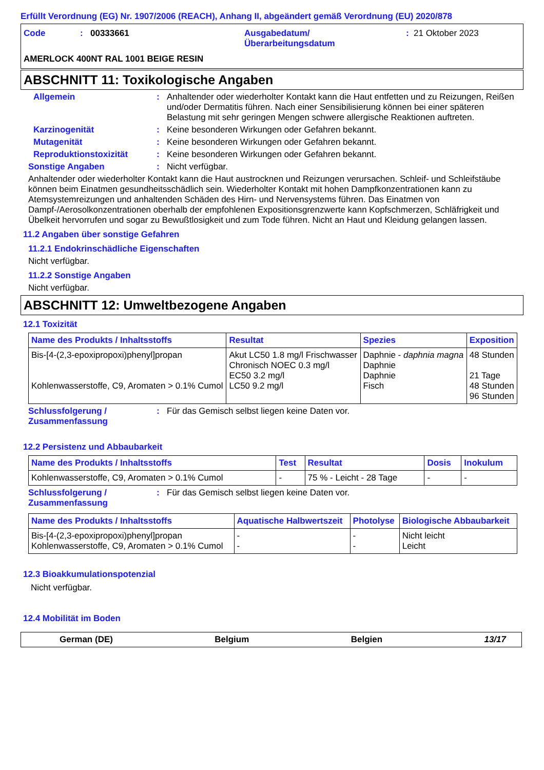Erfüllt Verordnung (EG) Nr. 1907/2006 (REACH), Anhang II, abgeändert gemäß Verordnung (EU) 2020/878
| Code | : | 00333661 | Ausgabedatum/ Überarbeitungsdatum | : | 21 Oktober 2023 |
| AMERLOCK 400NT RAL 1001 BEIGE RESIN | | | | | |
ABSCHNITT 11: Toxikologische Angaben
Allgemein : Anhaltender oder wiederholter Kontakt kann die Haut entfetten und zu Reizungen, Reißen und/oder Dermatitis führen. Nach einer Sensibilisierung können bei einer späteren Belastung mit sehr geringen Mengen schwere allergische Reaktionen auftreten.
Karzinogenität : Keine besonderen Wirkungen oder Gefahren bekannt.
Mutagenität : Keine besonderen Wirkungen oder Gefahren bekannt.
Reproduktionstoxizität : Keine besonderen Wirkungen oder Gefahren bekannt.
Sonstige Angaben : Nicht verfügbar.
Anhaltender oder wiederholter Kontakt kann die Haut austrocknen und Reizungen verursachen. Schleif- und Schleifstäube können beim Einatmen gesundheitsschädlich sein. Wiederholter Kontakt mit hohen Dampfkonzentrationen kann zu Atemsystemreizungen und anhaltenden Schäden des Hirn- und Nervensystems führen. Das Einatmen von Dampf-/Aerosolkonzentrationen oberhalb der empfohlenen Expositionsgrenzwerte kann Kopfschmerzen, Schläfrigkeit und Übelkeit hervorrufen und sogar zu Bewußtlosigkeit und zum Tode führen. Nicht an Haut und Kleidung gelangen lassen.
11.2 Angaben über sonstige Gefahren
11.2.1 Endokrinschädliche Eigenschaften
Nicht verfügbar.
11.2.2 Sonstige Angaben
Nicht verfügbar.
ABSCHNITT 12: Umweltbezogene Angaben
12.1 Toxizität
| Name des Produkts / Inhaltsstoffs | Resultat | Spezies | Exposition |
| --- | --- | --- | --- |
| Bis-[4-(2,3-epoxipropoxi)phenyl]propan Kohlenwasserstoffe, C9, Aromaten > 0.1% Cumol | Akut LC50 1.8 mg/l Frischwasser Chronisch NOEC 0.3 mg/l EC50 3.2 mg/l LC50 9.2 mg/l | Daphnie - daphnia magna Daphnie Daphnie Fisch | 48 Stunden 21 Tage 48 Stunden 96 Stunden |
Schlussfolgerung / Zusammenfassung
: Für das Gemisch selbst liegen keine Daten vor.
12.2 Persistenz und Abbaubarkeit
| Name des Produkts / Inhaltsstoffs | Test | Resultat | Dosis | Inokulum |
| --- | --- | --- | --- | --- |
| Kohlenwasserstoffe, C9, Aromaten > 0.1% Cumol | - | 75 % - Leicht - 28 Tage | - | - |
Schlussfolgerung / Zusammenfassung
: Für das Gemisch selbst liegen keine Daten vor.
| Name des Produkts / Inhaltsstoffs | Aquatische Halbwertszeit | Photolyse | Biologische Abbaubarkeit |
| --- | --- | --- | --- |
| Bis-[4-(2,3-epoxipropoxi)phenyl]propan Kohlenwasserstoffe, C9, Aromaten > 0.1% Cumol | - - | - - | Nicht leicht Leicht |
12.3 Bioakkumulationspotenzial
Nicht verfügbar.
12.4 Mobilität im Boden
German (DE) Belgium Belgien 13/17